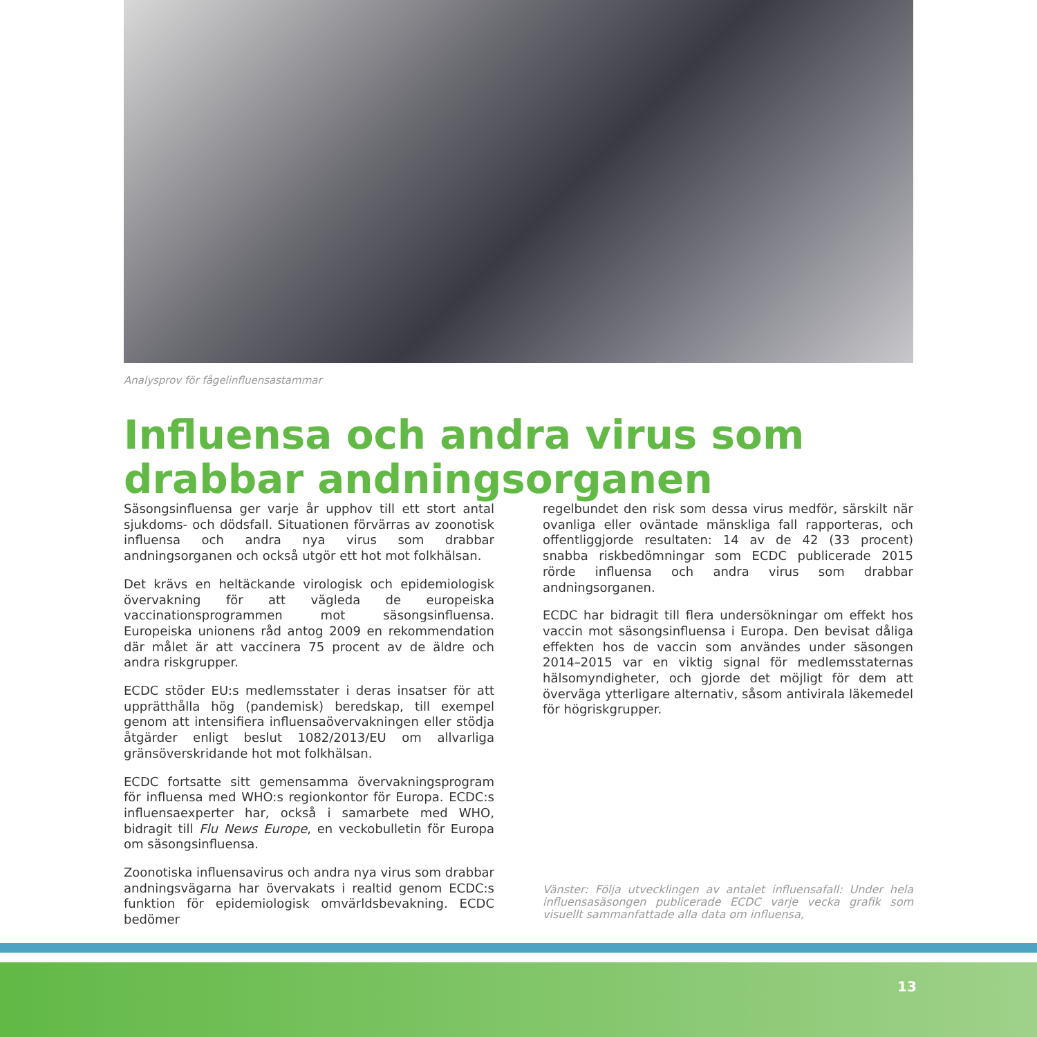Analysprov för fågelinfluensastammar
Influensa och andra virus som drabbar andningsorganen
Säsongsinfluensa ger varje år upphov till ett stort antal sjukdoms- och dödsfall. Situationen förvärras av zoonotisk influensa och andra nya virus som drabbar andningsorganen och också utgör ett hot mot folkhälsan.
Det krävs en heltäckande virologisk och epidemiologisk övervakning för att vägleda de europeiska vaccinationsprogrammen mot säsongsinfluensa. Europeiska unionens råd antog 2009 en rekommendation där målet är att vaccinera 75 procent av de äldre och andra riskgrupper.
ECDC stöder EU:s medlemsstater i deras insatser för att upprätthålla hög (pandemisk) beredskap, till exempel genom att intensifiera influensaövervakningen eller stödja åtgärder enligt beslut 1082/2013/EU om allvarliga gränsöverskridande hot mot folkhälsan.
ECDC fortsatte sitt gemensamma övervakningsprogram för influensa med WHO:s regionkontor för Europa. ECDC:s influensaexperter har, också i samarbete med WHO, bidragit till Flu News Europe, en veckobulletin för Europa om säsongsinfluensa.
Zoonotiska influensavirus och andra nya virus som drabbar andningsvägarna har övervakats i realtid genom ECDC:s funktion för epidemiologisk omvärldsbevakning. ECDC bedömer
regelbundet den risk som dessa virus medför, särskilt när ovanliga eller oväntade mänskliga fall rapporteras, och offentliggjorde resultaten: 14 av de 42 (33 procent) snabba riskbedömningar som ECDC publicerade 2015 rörde influensa och andra virus som drabbar andningsorganen.
ECDC har bidragit till flera undersökningar om effekt hos vaccin mot säsongsinfluensa i Europa. Den bevisat dåliga effekten hos de vaccin som användes under säsongen 2014–2015 var en viktig signal för medlemsstaternas hälsomyndigheter, och gjorde det möjligt för dem att överväga ytterligare alternativ, såsom antivirala läkemedel för högriskgrupper.
Vänster: Följa utvecklingen av antalet influensafall: Under hela influensasäsongen publicerade ECDC varje vecka grafik som visuellt sammanfattade alla data om influensa,
13